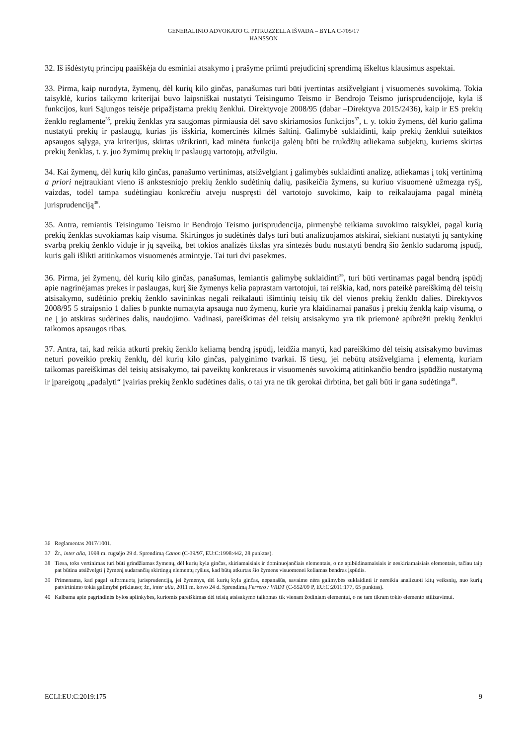GENERALINIO ADVOKATO G. PITRUZZELLA IŠVADA – BYLA C-705/17
HANSSON
32. Iš išdėstytų principų paaiškėja du esminiai atsakymo į prašyme priimti prejudicinį sprendimą iškeltus klausimus aspektai.
33. Pirma, kaip nurodyta, žymenų, dėl kurių kilo ginčas, panašumas turi būti įvertintas atsižvelgiant į visuomenės suvokimą. Tokia taisyklė, kurios taikymo kriterijai buvo laipsniškai nustatyti Teisingumo Teismo ir Bendrojo Teismo jurisprudencijoje, kyla iš funkcijos, kuri Sąjungos teisėje pripažįstama prekių ženklui. Direktyvoje 2008/95 (dabar –Direktyva 2015/2436), kaip ir ES prekių ženklo reglamente<sup>36</sup>, prekių ženklas yra saugomas pirmiausia dėl savo skiriamosios funkcijos<sup>37</sup>, t. y. tokio žymens, dėl kurio galima nustatyti prekių ir paslaugų, kurias jis išskiria, komercinės kilmės šaltinį. Galimybė suklaidinti, kaip prekių ženklui suteiktos apsaugos sąlyga, yra kriterijus, skirtas užtikrinti, kad minėta funkcija galėtų būti be trukdžių atliekama subjektų, kuriems skirtas prekių ženklas, t. y. juo žymimų prekių ir paslaugų vartotojų, atžvilgiu.
34. Kai žymenų, dėl kurių kilo ginčas, panašumo vertinimas, atsižvelgiant į galimybės suklaidinti analizę, atliekamas į tokį vertinimą a priori neįtraukiant vieno iš ankstesniojo prekių ženklo sudėtinių dalių, pasikeičia žymens, su kuriuo visuomenė užmezga ryšį, vaizdas, todėl tampa sudėtingiau konkrečiu atveju nuspręsti dėl vartotojo suvokimo, kaip to reikalaujama pagal minėtą jurisprudenciją<sup>38</sup>.
35. Antra, remiantis Teisingumo Teismo ir Bendrojo Teismo jurisprudencija, pirmenybė teikiama suvokimo taisyklei, pagal kurią prekių ženklas suvokiamas kaip visuma. Skirtingos jo sudėtinės dalys turi būti analizuojamos atskirai, siekiant nustatyti jų santykinę svarbą prekių ženklo viduje ir jų sąveiką, bet tokios analizės tikslas yra sintezės būdu nustatyti bendrą šio ženklo sudaromą įspūdį, kuris gali išlikti atitinkamos visuomenės atmintyje. Tai turi dvi pasekmes.
36. Pirma, jei žymenų, dėl kurių kilo ginčas, panašumas, lemiantis galimybę suklaidinti<sup>39</sup>, turi būti vertinamas pagal bendrą įspūdį apie nagrinėjamas prekes ir paslaugas, kurį šie žymenys kelia paprastam vartotojui, tai reiškia, kad, nors pateikė pareiškimą dėl teisių atsisakymo, sudėtinio prekių ženklo savininkas negali reikalauti išimtinių teisių tik dėl vienos prekių ženklo dalies. Direktyvos 2008/95 5 straipsnio 1 dalies b punkte numatyta apsauga nuo žymenų, kurie yra klaidinamai panašūs į prekių ženklą kaip visumą, o ne į jo atskiras sudėtines dalis, naudojimo. Vadinasi, pareiškimas dėl teisių atsisakymo yra tik priemonė apibrėžti prekių ženklui taikomos apsaugos ribas.
37. Antra, tai, kad reikia atkurti prekių ženklo keliamą bendrą įspūdį, leidžia manyti, kad pareiškimo dėl teisių atsisakymo buvimas neturi poveikio prekių ženklų, dėl kurių kilo ginčas, palyginimo tvarkai. Iš tiesų, jei nebūtų atsižvelgiama į elementą, kuriam taikomas pareiškimas dėl teisių atsisakymo, tai paveiktų konkretaus ir visuomenės suvokimą atitinkančio bendro įspūdžio nustatymą ir įpareigotų „padalyti“ įvairias prekių ženklo sudėtines dalis, o tai yra ne tik gerokai dirbtina, bet gali būti ir gana sudėtinga<sup>40</sup>.
36 Reglamentas 2017/1001.
37 Žr., inter alia, 1998 m. rugsėjo 29 d. Sprendimą Canon (C-39/97, EU:C:1998:442, 28 punktas).
38 Tiesa, toks vertinimas turi būti grindžiamas žymenų, dėl kurių kyla ginčas, skiriamaisiais ir dominuojančiais elementais, o ne apibūdinamaisiais ir neskiriamaisiais elementais, tačiau taip pat būtina atsižvelgti į žymenį sudarančių skirtingų elementų ryšius, kad būtų atkurtas šio žymens visuomenei keliamas bendras įspūdis.
39 Primenama, kad pagal suformuotą jurisprudenciją, jei žymenys, dėl kurių kyla ginčas, nepanašūs, savaime nėra galimybės suklaidinti ir nereikia analizuoti kitų veiksnių, nuo kurių patvirtinimo tokia galimybė priklauso; žr., inter alia, 2011 m. kovo 24 d. Sprendimą Ferrero / VRDT (C-552/09 P, EU:C:2011:177, 65 punktas).
40 Kalbama apie pagrindinės bylos aplinkybes, kuriomis pareiškimas dėl teisių atsisakymo taikomas tik vienam žodiniam elementui, o ne tam tikram tokio elemento stilizavimui.
ECLI:EU:C:2019:175 9